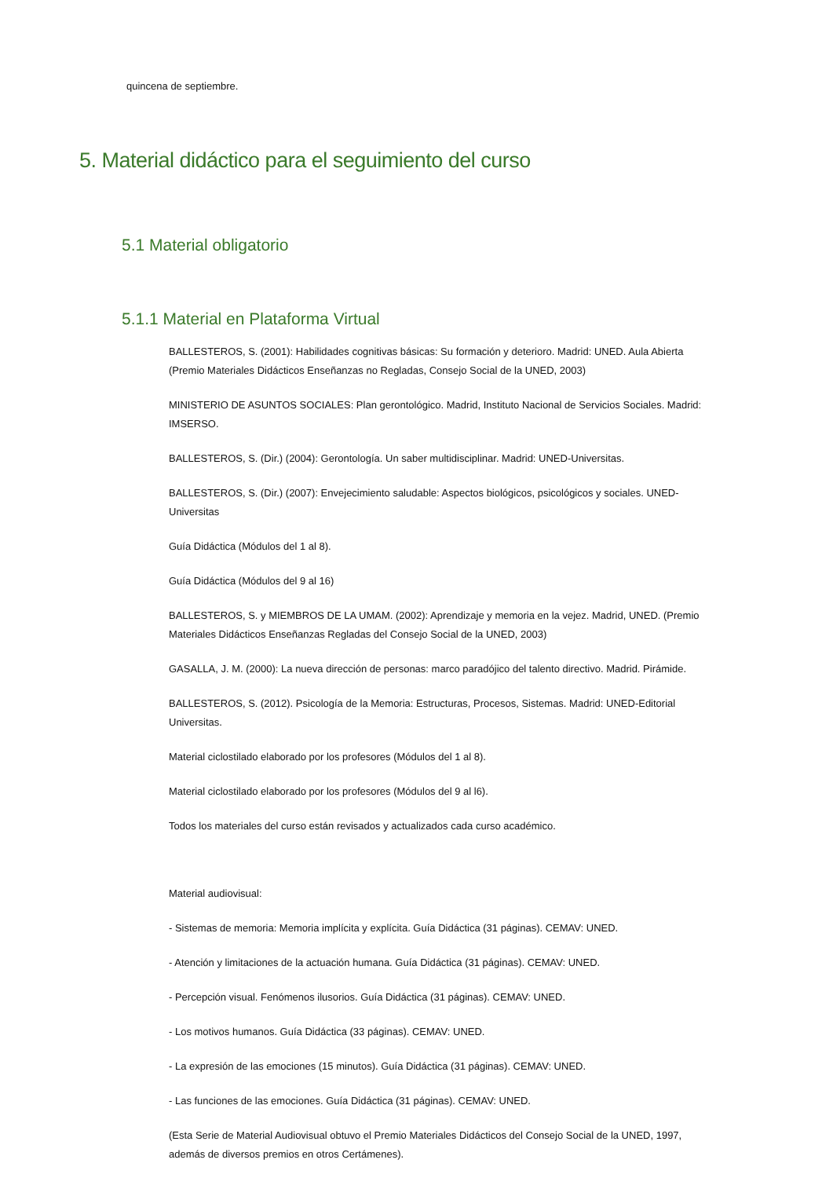quincena de septiembre.
5. Material didáctico para el seguimiento del curso
5.1 Material obligatorio
5.1.1 Material en Plataforma Virtual
BALLESTEROS, S. (2001): Habilidades cognitivas básicas: Su formación y deterioro. Madrid: UNED. Aula Abierta (Premio Materiales Didácticos Enseñanzas no Regladas, Consejo Social de la UNED, 2003)
MINISTERIO DE ASUNTOS SOCIALES: Plan gerontológico. Madrid, Instituto Nacional de Servicios Sociales. Madrid: IMSERSO.
BALLESTEROS, S. (Dir.) (2004): Gerontología. Un saber multidisciplinar. Madrid: UNED-Universitas.
BALLESTEROS, S. (Dir.) (2007): Envejecimiento saludable: Aspectos biológicos, psicológicos y sociales. UNED-Universitas
Guía Didáctica (Módulos del 1 al 8).
Guía Didáctica (Módulos del 9 al 16)
BALLESTEROS, S. y MIEMBROS DE LA UMAM. (2002): Aprendizaje y memoria en la vejez. Madrid, UNED. (Premio Materiales Didácticos Enseñanzas Regladas del Consejo Social de la UNED, 2003)
GASALLA, J. M. (2000): La nueva dirección de personas: marco paradójico del talento directivo. Madrid. Pirámide.
BALLESTEROS, S. (2012). Psicología de la Memoria: Estructuras, Procesos, Sistemas. Madrid: UNED-Editorial Universitas.
Material ciclostilado elaborado por los profesores (Módulos del 1 al 8).
Material ciclostilado elaborado por los profesores (Módulos del 9 al l6).
Todos los materiales del curso están revisados y actualizados cada curso académico.
Material audiovisual:
- Sistemas de memoria: Memoria implícita y explícita. Guía Didáctica (31 páginas). CEMAV: UNED.
- Atención y limitaciones de la actuación humana. Guía Didáctica (31 páginas). CEMAV: UNED.
- Percepción visual. Fenómenos ilusorios. Guía Didáctica (31 páginas). CEMAV: UNED.
- Los motivos humanos. Guía Didáctica (33 páginas). CEMAV: UNED.
- La expresión de las emociones (15 minutos). Guía Didáctica (31 páginas). CEMAV: UNED.
- Las funciones de las emociones. Guía Didáctica (31 páginas). CEMAV: UNED.
(Esta Serie de Material Audiovisual obtuvo el Premio Materiales Didácticos del Consejo Social de la UNED, 1997, además de diversos premios en otros Certámenes).